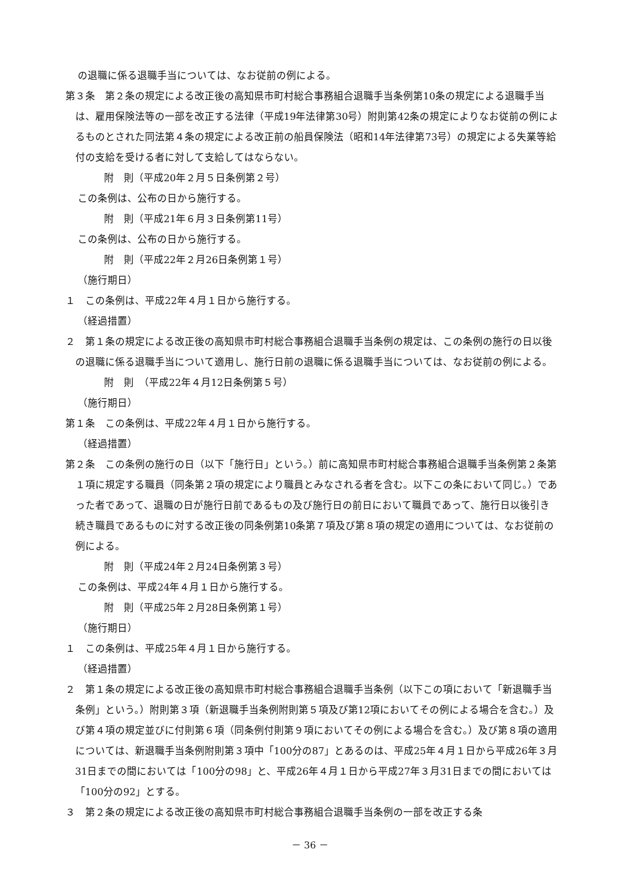の退職に係る退職手当については、なお従前の例による。
第３条　第２条の規定による改正後の高知県市町村総合事務組合退職手当条例第10条の規定による退職手当は、雇用保険法等の一部を改正する法律（平成19年法律第30号）附則第42条の規定によりなお従前の例によるものとされた同法第４条の規定による改正前の船員保険法（昭和14年法律第73号）の規定による失業等給付の支給を受ける者に対して支給してはならない。
附　則（平成20年２月５日条例第２号）
この条例は、公布の日から施行する。
附　則（平成21年６月３日条例第11号）
この条例は、公布の日から施行する。
附　則（平成22年２月26日条例第１号）
（施行期日）
１　この条例は、平成22年４月１日から施行する。
（経過措置）
２　第１条の規定による改正後の高知県市町村総合事務組合退職手当条例の規定は、この条例の施行の日以後の退職に係る退職手当について適用し、施行日前の退職に係る退職手当については、なお従前の例による。
附　則　（平成22年４月12日条例第５号）
（施行期日）
第１条　この条例は、平成22年４月１日から施行する。
（経過措置）
第２条　この条例の施行の日（以下「施行日」という。）前に高知県市町村総合事務組合退職手当条例第２条第１項に規定する職員（同条第２項の規定により職員とみなされる者を含む。以下この条において同じ。）であった者であって、退職の日が施行日前であるもの及び施行日の前日において職員であって、施行日以後引き続き職員であるものに対する改正後の同条例第10条第７項及び第８項の規定の適用については、なお従前の例による。
附　則（平成24年２月24日条例第３号）
この条例は、平成24年４月１日から施行する。
附　則（平成25年２月28日条例第１号）
（施行期日）
１　この条例は、平成25年４月１日から施行する。
（経過措置）
２　第１条の規定による改正後の高知県市町村総合事務組合退職手当条例（以下この項において「新退職手当条例」という。）附則第３項（新退職手当条例附則第５項及び第12項においてその例による場合を含む。）及び第４項の規定並びに付則第６項（同条例付則第９項においてその例による場合を含む。）及び第８項の適用については、新退職手当条例附則第３項中「100分の87」とあるのは、平成25年４月１日から平成26年３月31日までの間においては「100分の98」と、平成26年４月１日から平成27年３月31日までの間においては「100分の92」とする。
３　第２条の規定による改正後の高知県市町村総合事務組合退職手当条例の一部を改正する条
－ 36 －